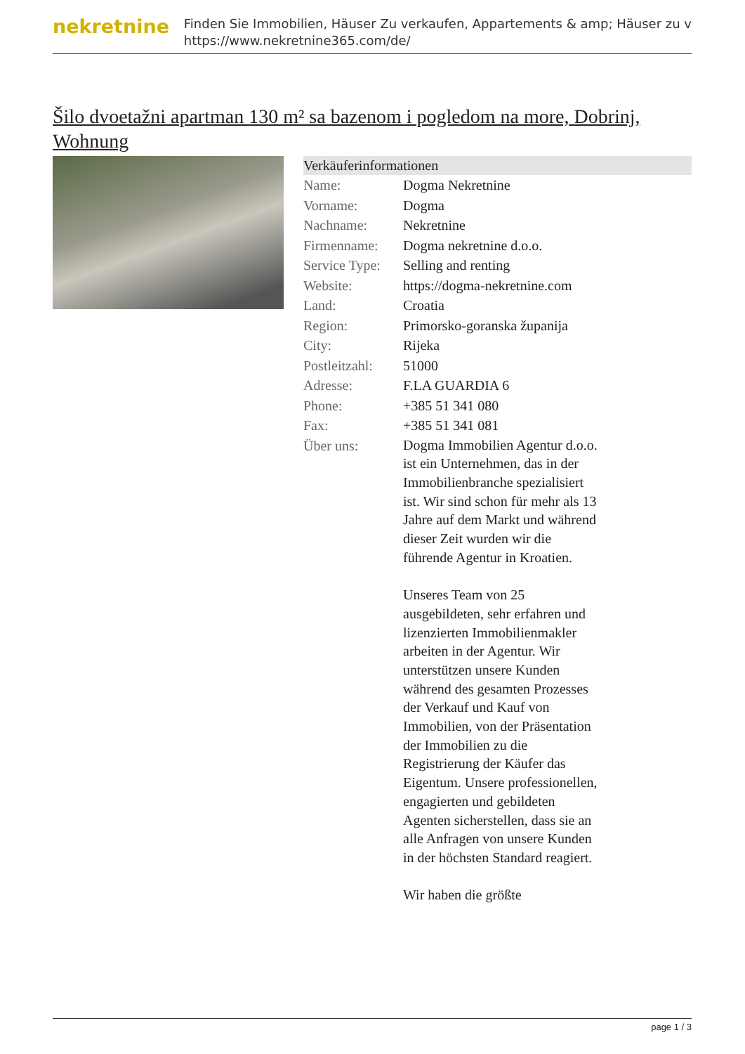nekretnine
Finden Sie Immobilien, Häuser Zu verkaufen, Appartements & amp; Häuser zu v
https://www.nekretnine365.com/de/
Šilo dvoetažni apartman 130 m² sa bazenom i pogledom na more, Dobrinj, Wohnung
Verkäuferinformationen
| Name: | Dogma Nekretnine |
| Vorname: | Dogma |
| Nachname: | Nekretnine |
| Firmenname: | Dogma nekretnine d.o.o. |
| Service Type: | Selling and renting |
| Website: | https://dogma-nekretnine.com |
| Land: | Croatia |
| Region: | Primorsko-goranska županija |
| City: | Rijeka |
| Postleitzahl: | 51000 |
| Adresse: | F.LA GUARDIA 6 |
| Phone: | +385 51 341 080 |
| Fax: | +385 51 341 081 |
| Über uns: | Dogma Immobilien Agentur d.o.o. ist ein Unternehmen, das in der Immobilienbranche spezialisiert ist. Wir sind schon für mehr als 13 Jahre auf dem Markt und während dieser Zeit wurden wir die führende Agentur in Kroatien. Unseres Team von 25 ausgebildeten, sehr erfahren und lizenzierten Immobilienmakler arbeiten in der Agentur. Wir unterstützen unsere Kunden während des gesamten Prozesses der Verkauf und Kauf von Immobilien, von der Präsentation der Immobilien zu die Registrierung der Käufer das Eigentum. Unsere professionellen, engagierten und gebildeten Agenten sicherstellen, dass sie an alle Anfragen von unsere Kunden in der höchsten Standard reagiert. Wir haben die größte |
page 1 / 3